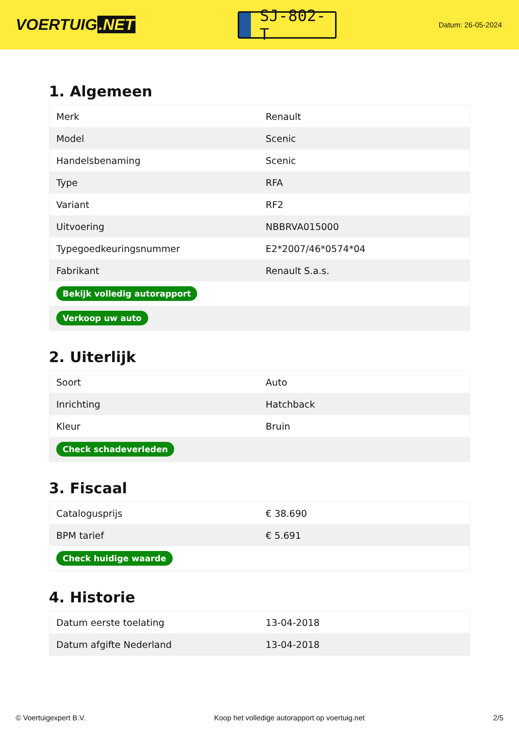VOERTUIG.NET
SJ-802-T
Datum: 26-05-2024
1. Algemeen
| Merk | Renault |
| Model | Scenic |
| Handelsbenaming | Scenic |
| Type | RFA |
| Variant | RF2 |
| Uitvoering | NBBRVA015000 |
| Typegoedkeuringsnummer | E2*2007/46*0574*04 |
| Fabrikant | Renault S.a.s. |
| Bekijk volledig autorapport | |
| Verkoop uw auto | |
2. Uiterlijk
| Soort | Auto |
| Inrichting | Hatchback |
| Kleur | Bruin |
| Check schadeverleden | |
3. Fiscaal
| Catalogusprijs | € 38.690 |
| BPM tarief | € 5.691 |
| Check huidige waarde | |
4. Historie
| Datum eerste toelating | 13-04-2018 |
| Datum afgifte Nederland | 13-04-2018 |
© Voertuigexpert B.V. Koop het volledige autorapport op voertuig.net 2/5